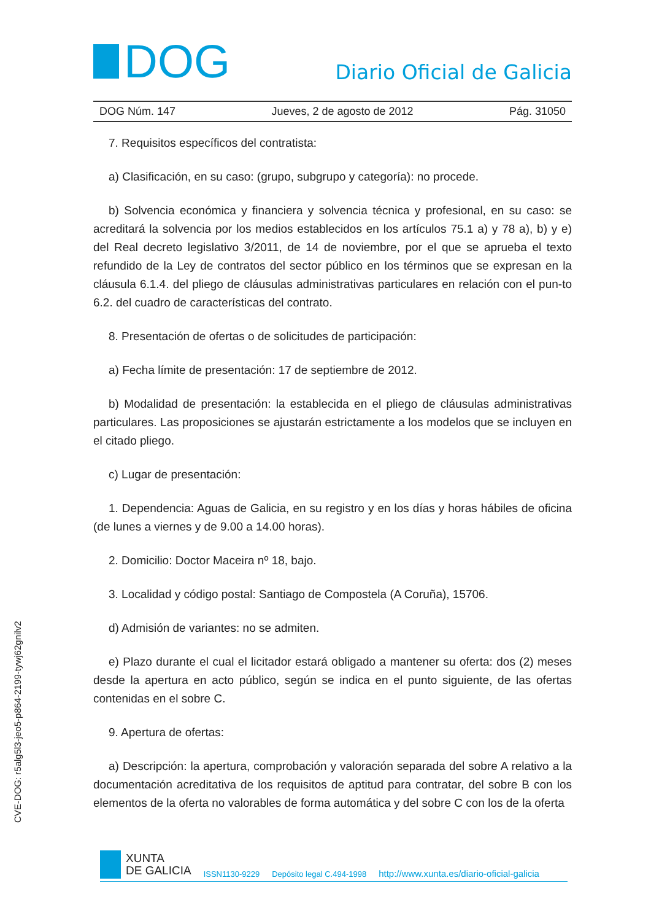DOG
Diario Oficial de Galicia
DOG Núm. 147 Jueves, 2 de agosto de 2012 Pág. 31050
7. Requisitos específicos del contratista:
a) Clasificación, en su caso: (grupo, subgrupo y categoría): no procede.
b) Solvencia económica y financiera y solvencia técnica y profesional, en su caso: se acreditará la solvencia por los medios establecidos en los artículos 75.1 a) y 78 a), b) y e) del Real decreto legislativo 3/2011, de 14 de noviembre, por el que se aprueba el texto refundido de la Ley de contratos del sector público en los términos que se expresan en la cláusula 6.1.4. del pliego de cláusulas administrativas particulares en relación con el pun-to 6.2. del cuadro de características del contrato.
8. Presentación de ofertas o de solicitudes de participación:
a) Fecha límite de presentación: 17 de septiembre de 2012.
b) Modalidad de presentación: la establecida en el pliego de cláusulas administrativas particulares. Las proposiciones se ajustarán estrictamente a los modelos que se incluyen en el citado pliego.
c) Lugar de presentación:
1. Dependencia: Aguas de Galicia, en su registro y en los días y horas hábiles de oficina (de lunes a viernes y de 9.00 a 14.00 horas).
2. Domicilio: Doctor Maceira nº 18, bajo.
3. Localidad y código postal: Santiago de Compostela (A Coruña), 15706.
d) Admisión de variantes: no se admiten.
e) Plazo durante el cual el licitador estará obligado a mantener su oferta: dos (2) meses desde la apertura en acto público, según se indica en el punto siguiente, de las ofertas contenidas en el sobre C.
9. Apertura de ofertas:
a) Descripción: la apertura, comprobación y valoración separada del sobre A relativo a la documentación acreditativa de los requisitos de aptitud para contratar, del sobre B con los elementos de la oferta no valorables de forma automática y del sobre C con los de la oferta
CVE-DOG: r5alg5l3-jeo5-p864-2199-tywj62gnilv2
XUNTA
DE GALICIA
ISSN1130-9229 Depósito legal C.494-1998 http://www.xunta.es/diario-oficial-galicia